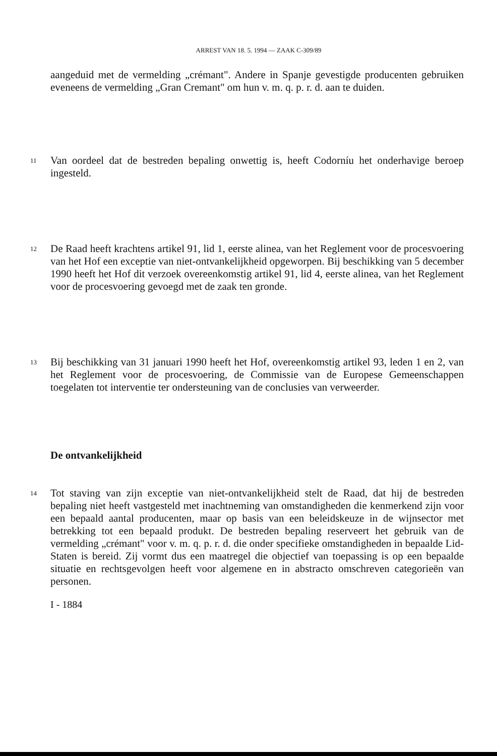ARREST VAN 18. 5. 1994 — ZAAK C-309/89
aangeduid met de vermelding „crémant". Andere in Spanje gevestigde producenten gebruiken eveneens de vermelding „Gran Cremant" om hun v. m. q. p. r. d. aan te duiden.
11
Van oordeel dat de bestreden bepaling onwettig is, heeft Codorníu het onderhavige beroep ingesteld.
12
De Raad heeft krachtens artikel 91, lid 1, eerste alinea, van het Reglement voor de procesvoering van het Hof een exceptie van niet-ontvankelijkheid opgeworpen. Bij beschikking van 5 december 1990 heeft het Hof dit verzoek overeenkomstig artikel 91, lid 4, eerste alinea, van het Reglement voor de procesvoering gevoegd met de zaak ten gronde.
13
Bij beschikking van 31 januari 1990 heeft het Hof, overeenkomstig artikel 93, leden 1 en 2, van het Reglement voor de procesvoering, de Commissie van de Europese Gemeenschappen toegelaten tot interventie ter ondersteuning van de conclusies van verweerder.
De ontvankelijkheid
14
Tot staving van zijn exceptie van niet-ontvankelijkheid stelt de Raad, dat hij de bestreden bepaling niet heeft vastgesteld met inachtneming van omstandigheden die kenmerkend zijn voor een bepaald aantal producenten, maar op basis van een beleidskeuze in de wijnsector met betrekking tot een bepaald produkt. De bestreden bepaling reserveert het gebruik van de vermelding „crémant" voor v. m. q. p. r. d. die onder specifieke omstandigheden in bepaalde Lid-Staten is bereid. Zij vormt dus een maatregel die objectief van toepassing is op een bepaalde situatie en rechtsgevolgen heeft voor algemene en in abstracto omschreven categorieën van personen.
I - 1884